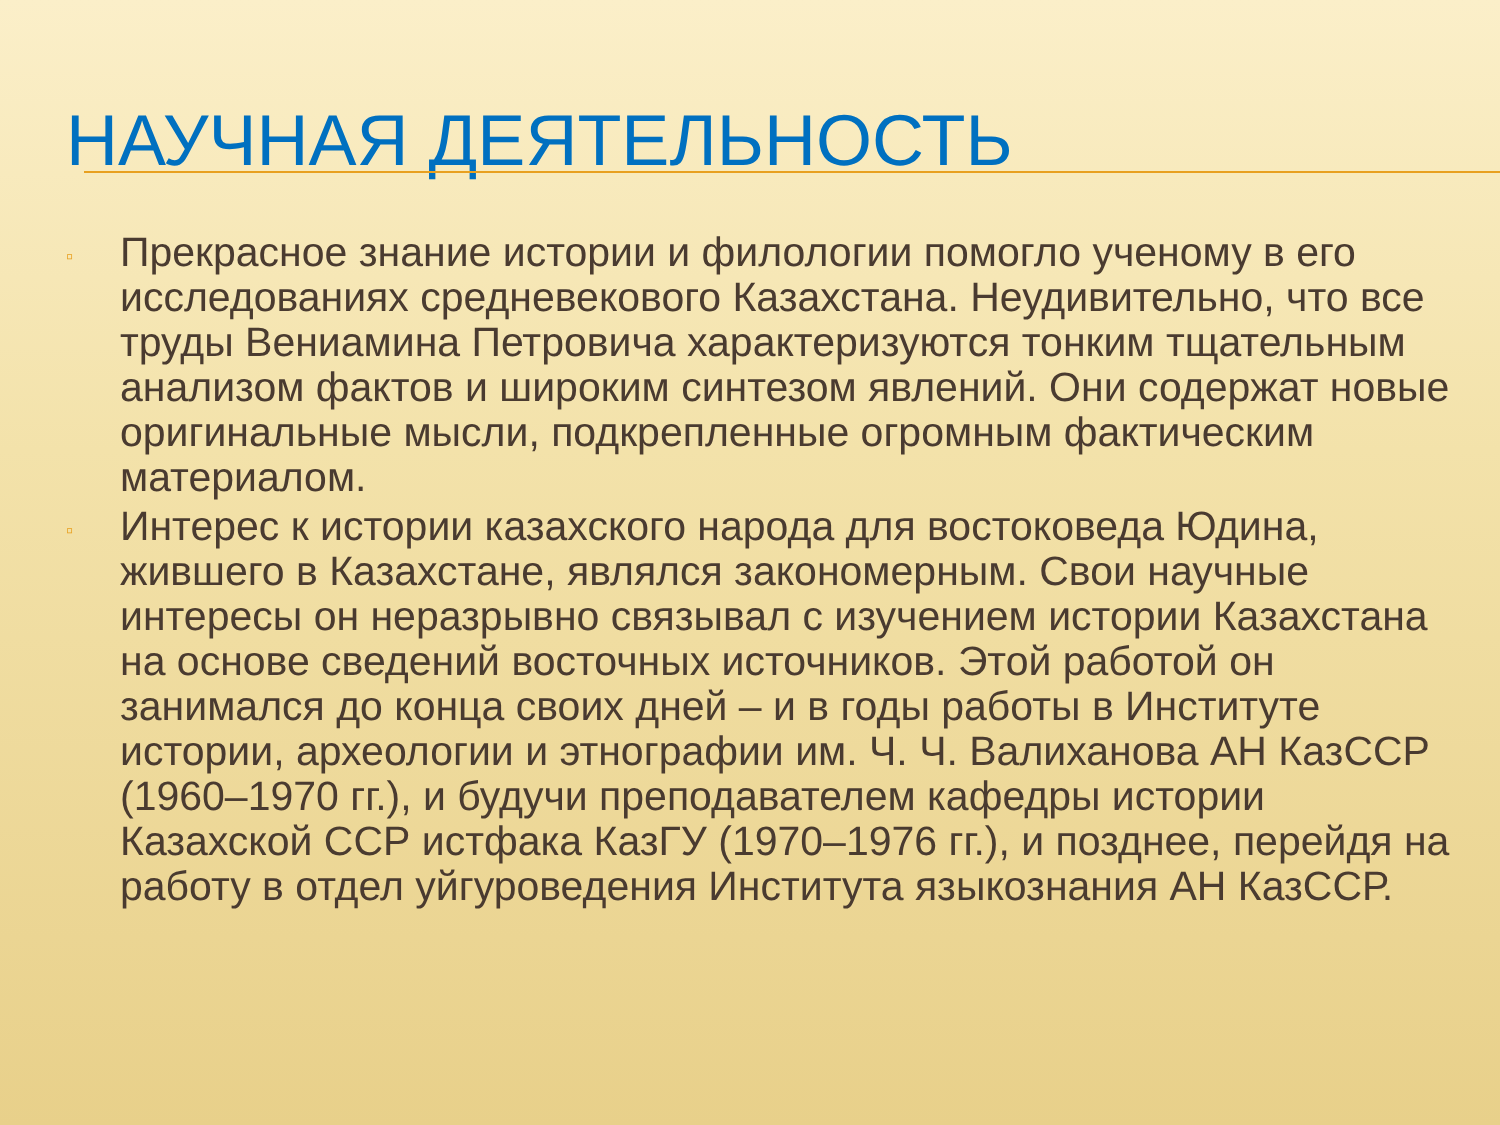НАУЧНАЯ ДЕЯТЕЛЬНОСТЬ
▫ Прекрасное знание истории и филологии помогло ученому в его исследованиях средневекового Казахстана. Неудивительно, что все труды Вениамина Петровича характеризуются тонким тщательным анализом фактов и широким синтезом явлений. Они содержат новые оригинальные мысли, подкрепленные огромным фактическим материалом.
▫ Интерес к истории казахского народа для востоковеда Юдина, жившего в Казахстане, являлся закономерным. Свои научные интересы он неразрывно связывал с изучением истории Казахстана на основе сведений восточных источников. Этой работой он занимался до конца своих дней – и в годы работы в Институте истории, археологии и этнографии им. Ч. Ч. Валиханова АН КазССР (1960–1970 гг.), и будучи преподавателем кафедры истории Казахской ССР истфака КазГУ (1970–1976 гг.), и позднее, перейдя на работу в отдел уйгуроведения Института языкознания АН КазССР.